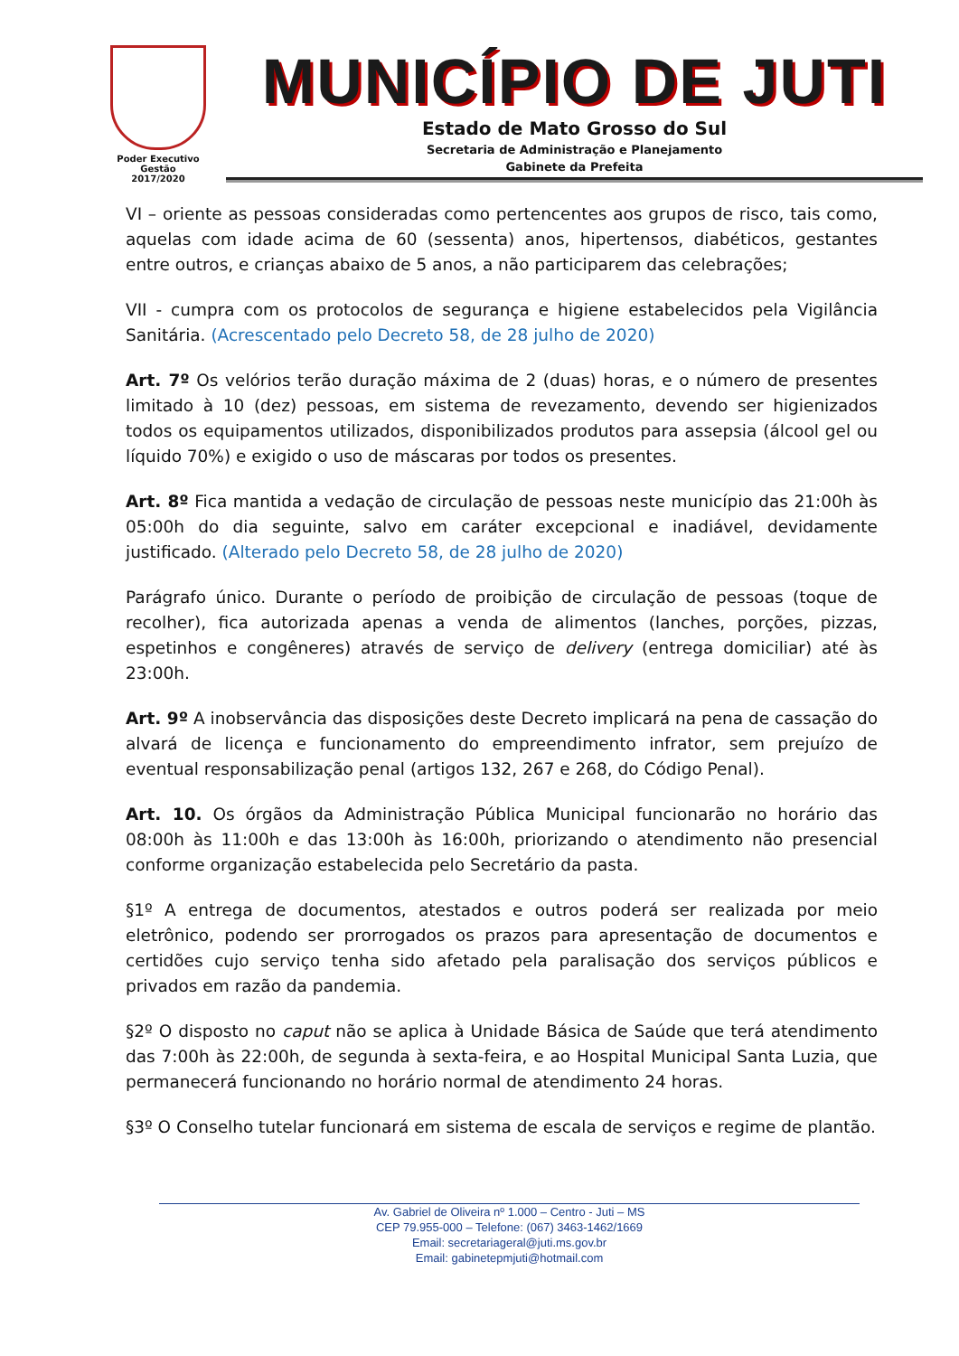Poder Executivo
Gestão
2017/2020
MUNICÍPIO DE JUTI
Estado de Mato Grosso do Sul
Secretaria de Administração e Planejamento
Gabinete da Prefeita
VI – oriente as pessoas consideradas como pertencentes aos grupos de risco, tais como, aquelas com idade acima de 60 (sessenta) anos, hipertensos, diabéticos, gestantes entre outros, e crianças abaixo de 5 anos, a não participarem das celebrações;
VII - cumpra com os protocolos de segurança e higiene estabelecidos pela Vigilância Sanitária. (Acrescentado pelo Decreto 58, de 28 julho de 2020)
Art. 7º Os velórios terão duração máxima de 2 (duas) horas, e o número de presentes limitado à 10 (dez) pessoas, em sistema de revezamento, devendo ser higienizados todos os equipamentos utilizados, disponibilizados produtos para assepsia (álcool gel ou líquido 70%) e exigido o uso de máscaras por todos os presentes.
Art. 8º Fica mantida a vedação de circulação de pessoas neste município das 21:00h às 05:00h do dia seguinte, salvo em caráter excepcional e inadiável, devidamente justificado. (Alterado pelo Decreto 58, de 28 julho de 2020)
Parágrafo único. Durante o período de proibição de circulação de pessoas (toque de recolher), fica autorizada apenas a venda de alimentos (lanches, porções, pizzas, espetinhos e congêneres) através de serviço de delivery (entrega domiciliar) até às 23:00h.
Art. 9º A inobservância das disposições deste Decreto implicará na pena de cassação do alvará de licença e funcionamento do empreendimento infrator, sem prejuízo de eventual responsabilização penal (artigos 132, 267 e 268, do Código Penal).
Art. 10. Os órgãos da Administração Pública Municipal funcionarão no horário das 08:00h às 11:00h e das 13:00h às 16:00h, priorizando o atendimento não presencial conforme organização estabelecida pelo Secretário da pasta.
§1º A entrega de documentos, atestados e outros poderá ser realizada por meio eletrônico, podendo ser prorrogados os prazos para apresentação de documentos e certidões cujo serviço tenha sido afetado pela paralisação dos serviços públicos e privados em razão da pandemia.
§2º O disposto no caput não se aplica à Unidade Básica de Saúde que terá atendimento das 7:00h às 22:00h, de segunda à sexta-feira, e ao Hospital Municipal Santa Luzia, que permanecerá funcionando no horário normal de atendimento 24 horas.
§3º O Conselho tutelar funcionará em sistema de escala de serviços e regime de plantão.
Av. Gabriel de Oliveira nº 1.000 – Centro - Juti – MS
CEP 79.955-000 – Telefone: (067) 3463-1462/1669
Email: secretariageral@juti.ms.gov.br
Email: gabinetepmjuti@hotmail.com